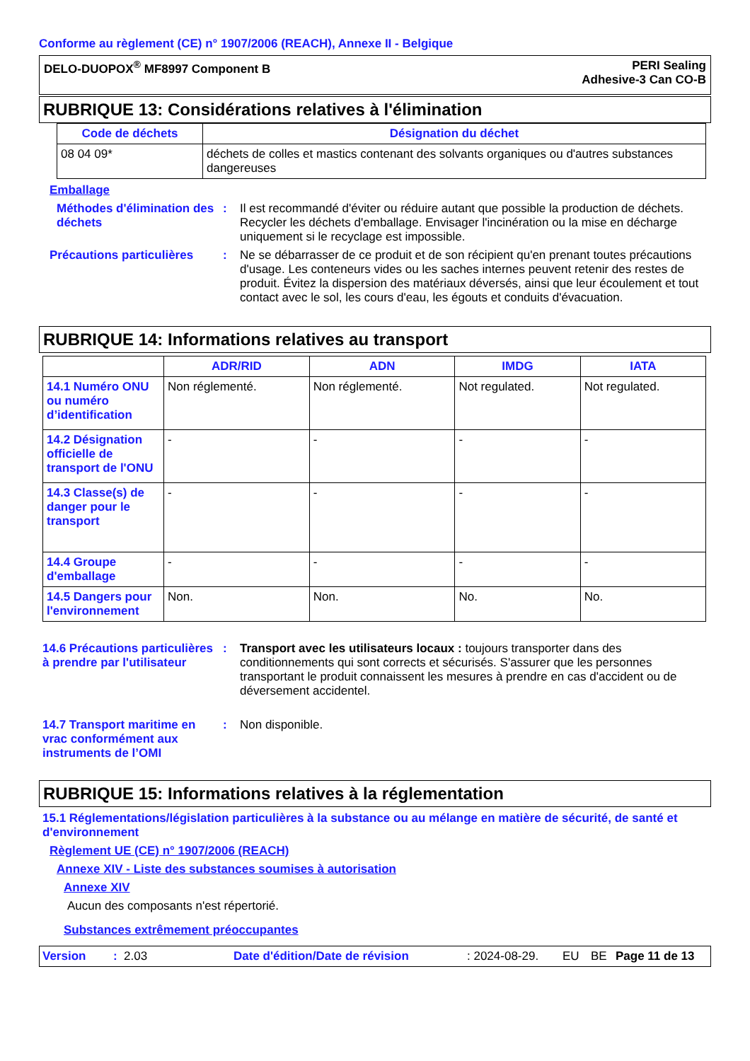Conforme au règlement (CE) n° 1907/2006 (REACH), Annexe II - Belgique
DELO-DUOPOX<sup>®</sup> MF8997 Component B
PERI Sealing
Adhesive-3 Can CO-B
RUBRIQUE 13: Considérations relatives à l'élimination
| Code de déchets | Désignation du déchet |
| --- | --- |
| 08 04 09* | déchets de colles et mastics contenant des solvants organiques ou d'autres substances dangereuses |
Emballage
Méthodes d'élimination des déchets
: Il est recommandé d'éviter ou réduire autant que possible la production de déchets. Recycler les déchets d'emballage. Envisager l'incinération ou la mise en décharge uniquement si le recyclage est impossible.
Précautions particulières
: Ne se débarrasser de ce produit et de son récipient qu'en prenant toutes précautions d'usage. Les conteneurs vides ou les saches internes peuvent retenir des restes de produit. Évitez la dispersion des matériaux déversés, ainsi que leur écoulement et tout contact avec le sol, les cours d'eau, les égouts et conduits d'évacuation.
RUBRIQUE 14: Informations relatives au transport
| | ADR/RID | ADN | IMDG | IATA |
| --- | --- | --- | --- | --- |
| 14.1 Numéro ONU ou numéro d’identification | Non réglementé. | Non réglementé. | Not regulated. | Not regulated. |
| 14.2 Désignation officielle de transport de l'ONU | - | - | - | - |
| 14.3 Classe(s) de danger pour le transport | - | - | - | - |
| 14.4 Groupe d'emballage | - | - | - | - |
| 14.5 Dangers pour l'environnement | Non. | Non. | No. | No. |
14.6 Précautions particulières à prendre par l'utilisateur
: Transport avec les utilisateurs locaux : toujours transporter dans des conditionnements qui sont corrects et sécurisés. S'assurer que les personnes transportant le produit connaissent les mesures à prendre en cas d'accident ou de déversement accidentel.
14.7 Transport maritime en vrac conformément aux instruments de l’OMI
: Non disponible.
RUBRIQUE 15: Informations relatives à la réglementation
15.1 Réglementations/législation particulières à la substance ou au mélange en matière de sécurité, de santé et d'environnement
Règlement UE (CE) n° 1907/2006 (REACH)
Annexe XIV - Liste des substances soumises à autorisation
Annexe XIV
Aucun des composants n'est répertorié.
Substances extrêmement préoccupantes
Version: 2.03 Date d'édition/Date de révision: 2024-08-29. EU BE Page 11 de 13